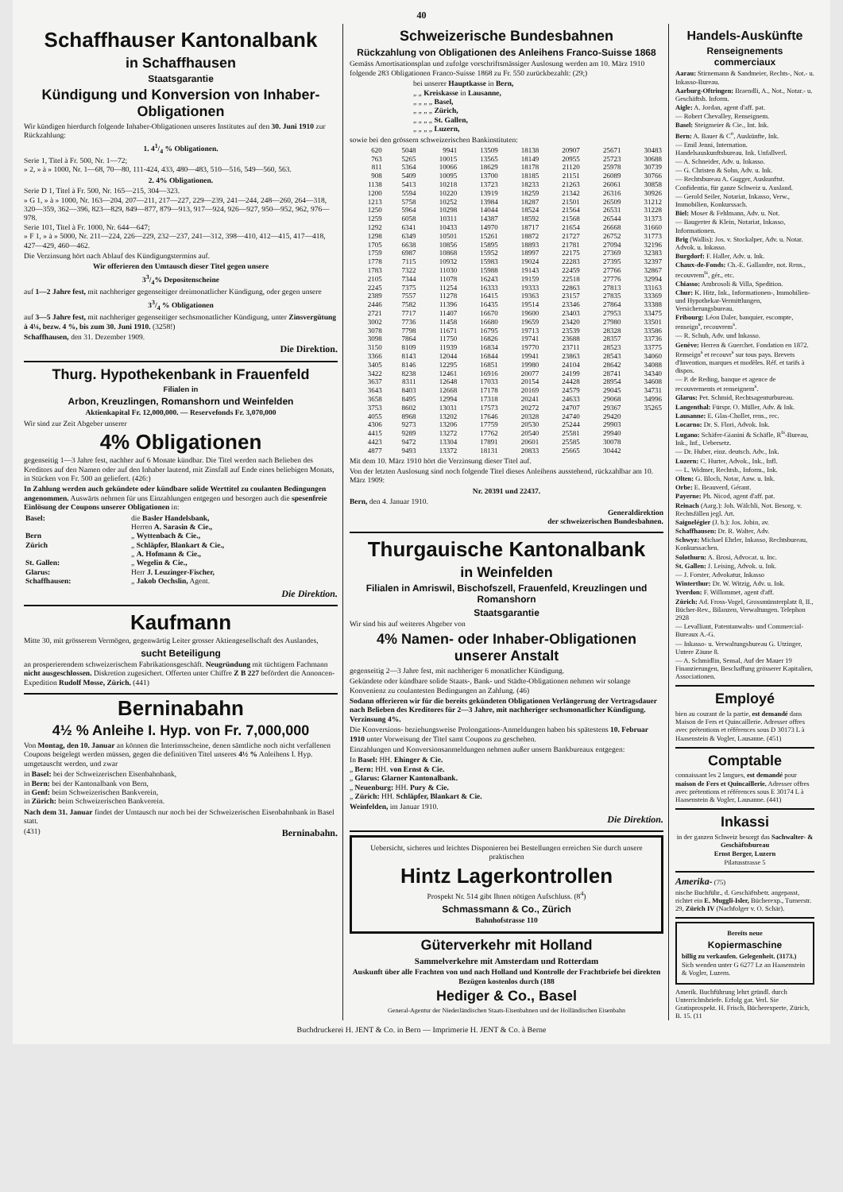40
Schaffhauser Kantonalbank
in Schaffhausen
Staatsgarantie
Kündigung und Konversion von Inhaber-Obligationen
Wir kündigen hierdurch folgende Inhaber-Obligationen unseres Institutes auf den 30. Juni 1910 zur Rückzahlung:
1. 41/4 % Obligationen.
Serie 1, Titel à Fr. 500, Nr. 1—72;
» 2, » à » 1000, Nr. 1—68, 70—80, 111-424, 433, 480—483, 510—516, 549—560, 563.
2. 4% Obligationen.
Serie D 1, Titel à Fr. 500, Nr. 165—215, 304—323.
» G 1, » à » 1000, Nr. 163—204, 207—211, 217—227, 229—239, 241—244, 248—260, 264—318, 320—359, 362—396, 823—829, 849—877, 879—913, 917—924, 926—927, 950—952, 962, 976—978.
Serie 101, Titel à Fr. 1000, Nr. 644—647;
» F 1, » à » 5000, Nr. 211—224, 226—229, 232—237, 241—312, 398—410, 412—415, 417—418, 427—429, 460—462.
Die Verzinsung hört nach Ablauf des Kündigungstermins auf.
Wir offerieren den Umtausch dieser Titel gegen unsere
33/4% Depositenscheine
auf 1—2 Jahre fest, mit nachheriger gegenseitiger dreimonatlicher Kündigung, oder gegen unsere
33/4 % Obligationen
auf 3—5 Jahre fest, mit nachheriger gegenseitiger sechsmonatlicher Kündigung, unter Zinsvergütung à 4¼, bezw. 4 %, bis zum 30. Juni 1910. (3258!)
Schaffhausen, den 31. Dezember 1909.
Die Direktion.
Thurg. Hypothekenbank in Frauenfeld
Filialen in
Arbon, Kreuzlingen, Romanshorn und Weinfelden
Aktienkapital Fr. 12,000,000. — Reservefonds Fr. 3,070,000
Wir sind zur Zeit Abgeber unserer
4% Obligationen
gegenseitig 1—3 Jahre fest, nachher auf 6 Monate kündbar. Die Titel werden nach Belieben des Kreditors auf den Namen oder auf den Inhaber lautend, mit Zinsfall auf Ende eines beliebigen Monats, in Stücken von Fr. 500 an geliefert. (426:)
In Zahlung werden auch gekündete oder kündbare solide Werttitel zu coulanten Bedingungen angenommen. Auswärts nehmen für uns Einzahlungen entgegen und besorgen auch die spesenfreie Einlösung der Coupons unserer Obligationen in:
| Basel: | die Basler Handelsbank, |
| | Herren A. Sarasin & Cie., |
| Bern | „ Wyttenbach & Cie., |
| Zürich | „ Schläpfer, Blankart & Cie., |
| | „ A. Hofmann & Cie., |
| St. Gallen: | „ Wegelin & Cie., |
| Glarus: | Herr J. Leuzinger-Fischer, |
| Schaffhausen: | „ Jakob Oechslin, Agent. |
Die Direktion.
Kaufmann
Mitte 30, mit grösserem Vermögen, gegenwärtig Leiter grosser Aktiengesellschaft des Auslandes,
sucht Beteiligung
an prosperierendem schweizerischem Fabrikationsgeschäft. Neugründung mit tüchtigem Fachmann nicht ausgeschlossen. Diskretion zugesichert. Offerten unter Chiffre Z B 227 befördert die Annoncen-Expedition Rudolf Mosse, Zürich. (441)
Berninabahn
4½ % Anleihe I. Hyp. von Fr. 7,000,000
Von Montag, den 10. Januar an können die Interimsscheine, denen sämtliche noch nicht verfallenen Coupons beigelegt werden müssen, gegen die definitiven Titel unseres 4½ % Anleihens I. Hyp. umgetauscht werden, und zwar
in Basel: bei der Schweizerischen Eisenbahnbank,
in Bern: bei der Kantonalbank von Bern,
in Genf: beim Schweizerischen Bankverein,
in Zürich: beim Schweizerischen Bankverein.
Nach dem 31. Januar findet der Umtausch nur noch bei der Schweizerischen Eisenbahnbank in Basel statt.
(431) Berninabahn.
Schweizerische Bundesbahnen
Rückzahlung von Obligationen des Anleihens Franco-Suisse 1868
Gemäss Amortisationsplan und zufolge vorschriftsmässiger Auslosung werden am 10. März 1910 folgende 283 Obligationen Franco-Suisse 1868 zu Fr. 550 zurückbezahlt: (29;)
bei unserer Hauptkasse in Bern,
„ „ Kreiskasse in Lausanne,
„ „ „ „ Basel,
„ „ „ „ Zürich,
„ „ „ „ St. Gallen,
„ „ „ „ Luzern,
sowie bei den grössern schweizerischen Bankinstituten:
| 620 | 5048 | 9941 | 13509 | 18138 | 20907 | 25671 | 30483 |
| 763 | 5265 | 10015 | 13565 | 18149 | 20955 | 25723 | 30688 |
| 811 | 5364 | 10066 | 18629 | 18178 | 21120 | 25978 | 30739 |
| 908 | 5409 | 10095 | 13700 | 18185 | 21151 | 26089 | 30766 |
| 1138 | 5413 | 10218 | 13723 | 18233 | 21263 | 26061 | 30858 |
| 1200 | 5594 | 10220 | 13919 | 18259 | 21342 | 26316 | 30926 |
| 1213 | 5758 | 10252 | 13984 | 18287 | 21501 | 26509 | 31212 |
| 1250 | 5964 | 10298 | 14044 | 18524 | 21564 | 26531 | 31228 |
| 1259 | 6058 | 10311 | 14387 | 18592 | 21568 | 26544 | 31373 |
| 1292 | 6341 | 10433 | 14970 | 18717 | 21654 | 26668 | 31660 |
| 1298 | 6349 | 10501 | 15261 | 18872 | 21727 | 26752 | 31773 |
| 1705 | 6638 | 10856 | 15895 | 18893 | 21781 | 27094 | 32196 |
| 1759 | 6987 | 10868 | 15952 | 18997 | 22175 | 27369 | 32383 |
| 1778 | 7115 | 10932 | 15983 | 19024 | 22283 | 27395 | 32397 |
| 1783 | 7322 | 11030 | 15988 | 19143 | 22459 | 27766 | 32867 |
| 2105 | 7344 | 11078 | 16243 | 19159 | 22518 | 27776 | 32994 |
| 2245 | 7375 | 11254 | 16333 | 19333 | 22863 | 27813 | 33163 |
| 2389 | 7557 | 11278 | 16415 | 19363 | 23157 | 27835 | 33369 |
| 2446 | 7582 | 11396 | 16435 | 19514 | 23346 | 27864 | 33388 |
| 2721 | 7717 | 11407 | 16670 | 19600 | 23403 | 27953 | 33475 |
| 3002 | 7736 | 11458 | 16680 | 19659 | 23420 | 27980 | 33501 |
| 3078 | 7798 | 11671 | 16795 | 19713 | 23539 | 28328 | 33586 |
| 3098 | 7864 | 11750 | 16826 | 19741 | 23688 | 28357 | 33736 |
| 3150 | 8109 | 11939 | 16834 | 19770 | 23711 | 28523 | 33775 |
| 3366 | 8143 | 12044 | 16844 | 19941 | 23863 | 28543 | 34060 |
| 3405 | 8146 | 12295 | 16851 | 19980 | 24104 | 28642 | 34088 |
| 3422 | 8238 | 12461 | 16916 | 20077 | 24199 | 28741 | 34340 |
| 3637 | 8311 | 12648 | 17033 | 20154 | 24428 | 28954 | 34608 |
| 3643 | 8403 | 12668 | 17178 | 20169 | 24579 | 29045 | 34731 |
| 3658 | 8495 | 12994 | 17318 | 20241 | 24633 | 29068 | 34996 |
| 3753 | 8602 | 13031 | 17573 | 20272 | 24707 | 29367 | 35265 |
| 4055 | 8968 | 13202 | 17646 | 20328 | 24740 | 29420 | |
| 4306 | 9273 | 13206 | 17759 | 20530 | 25244 | 29903 | |
| 4415 | 9289 | 13272 | 17762 | 20540 | 25581 | 29940 | |
| 4423 | 9472 | 13304 | 17891 | 20601 | 25585 | 30078 | |
| 4877 | 9493 | 13372 | 18131 | 20833 | 25665 | 30442 | |
Mit dem 10. März 1910 hört die Verzinsung dieser Titel auf.
Von der letzten Auslosung sind noch folgende Titel dieses Anleihens ausstehend, rückzahlbar am 10. März 1909:
Nr. 20391 und 22437.
Bern, den 4. Januar 1910.
Generaldirektion
der schweizerischen Bundesbahnen.
Thurgauische Kantonalbank
in Weinfelden
Filialen in Amriswil, Bischofszell, Frauenfeld, Kreuzlingen und Romanshorn
Staatsgarantie
Wir sind bis auf weiteres Abgeber von
4% Namen- oder Inhaber-Obligationen unserer Anstalt
gegenseitig 2—3 Jahre fest, mit nachheriger 6 monatlicher Kündigung.
Gekündete oder kündbare solide Staats-, Bank- und Städte-Obligationen nehmen wir solange Konvenienz zu coulantesten Bedingungen an Zahlung. (46)
Sodann offerieren wir für die bereits gekündeten Obligationen Verlängerung der Vertragsdauer nach Belieben des Kreditores für 2—3 Jahre, mit nachheriger sechsmonatlicher Kündigung. Verzinsung 4%.
Die Konversions- beziehungsweise Prolongations-Anmeldungen haben bis spätestens 10. Februar 1910 unter Vorweisung der Titel samt Coupons zu geschehen.
Einzahlungen und Konversionsanmeldungen nehmen außer unsern Bankbureaux entgegen:
In Basel: HH. Ehinger & Cie.
„ Bern: HH. von Ernst & Cie.
„ Glarus: Glarner Kantonalbank.
„ Neuenburg: HH. Pury & Cie.
„ Zürich: HH. Schläpfer, Blankart & Cie.
Weinfelden, im Januar 1910.
Die Direktion.
Uebersicht, sicheres und leichtes Disponieren bei Bestellungen erreichen Sie durch unsere praktischen
Hintz Lagerkontrollen
Prospekt Nr. 514 gibt Ihnen nötigen Aufschluss. (8<sup>4</sup>)
Schmassmann & Co., Zürich
Bahnhofstrasse 110
Güterverkehr mit Holland
Sammelverkehre mit Amsterdam und Rotterdam
Auskunft über alle Frachten von und nach Holland und Kontrolle der Frachtbriefe bei direkten Bezügen kostenlos durch (188
Hediger & Co., Basel
General-Agentur der Niederländischen Staats-Eisenbahnen und der Holländischen Eisenbahn
Handels-Auskünfte
Renseignements commerciaux
Aarau: Stirnemann & Sandmeier, Rechts-, Not.- u. Inkasso-Bureau.
Aarburg-Oftringen: Braendli, A., Not., Notar.- u. Geschäftsb. Inform.
Aigle: A. Jordan, agent d'aff. pat.
— Robert Chevalley, Renseignem.
Basel: Steigmeier & Cie., Int. Ink.
Bern: A. Bauer & C<sup>o</sup>, Auskünfte, Ink.
— Emil Jenni, Internation. Handelsauskunftsbureau. Ink. Unfallverl.
— A. Schneider, Adv. u. Inkasso.
— G. Christen & Sohn, Adv. u. Ink.
— Rechtsbureau A. Gugger, Auskunftst. Confidentia, für ganze Schweiz u. Ausland.
— Gerold Seiler, Notariat, Inkasso, Verw., Immobilien, Konkurssach.
Biel: Moser & Fehlmann, Adv. u. Not.
— Baugerter & Klein, Notariat, Inkasso, Informationen.
Brig (Wallis): Jos. v. Stockalper, Adv. u. Notar. Advok. u. Inkasso.
Burgdorf: F. Haller, Adv. u. Ink.
Chaux-de-Fonds: Ch.-E. Gallandre, not. Rens., recouvrem<sup>ts</sup>, gér., etc.
Chiasso: Ambrosoli & Villa, Spedition.
Chur: K. Hitz, Ink., Informationen-, Immobilien- und Hypothekar-Vermittlungen, Versicherungsbureau.
Fribourg: Léon Daler, banquier, escompte, renseign<sup>s</sup>, recouvrem<sup>s</sup>.
— R. Schuh, Adv. und Inkasso.
Genève: Herren & Guerchet. Fondation en 1872. Renseign<sup>s</sup> et recouvr<sup>s</sup> sur tous pays. Brevets d'Invention, marques et modèles. Réf. et tarifs à dispos.
— P. de Reding, banque et agence de recouvrements et renseignem<sup>s</sup>.
Glarus: Pet. Schmid, Rechtsagenturbureau.
Langenthal: Fürspr. O. Müller, Adv. & Ink.
Lausanne: E. Glas-Chollet, rens., rec.
Locarno: Dr. S. Flori, Advok. Ink.
Lugano: Schäfer-Gianini & Schäfle, R<sup>ts</sup>-Bureau, Ink., Inf., Uebersetz.
— Dr. Huber, einz. deutsch. Adv., Ink.
Luzern: C. Hurter, Advok., Ink., Infl.
— L. Widmer, Rechtsb., Inform., Ink.
Olten: G. Bloch, Notar, Anw. u. Ink.
Orbe: E. Beauverd, Gérant.
Payerne: Ph. Nicod, agent d'aff. pat.
Reinach (Aarg.): Joh. Wälchli, Not. Besorg. v. Rechtsfällen jegl. Art.
Saignelégier (J. b.): Jos. Jobin, av.
Schaffhausen: Dr. R. Walter, Adv.
Schwyz: Michael Ehrler, Inkasso, Rechtsbureau, Konkurssachen.
Solothurn: A. Brosi, Advocat. u. Inc.
St. Gallen: J. Leising, Advok. u. Ink.
— J. Forster, Advokatur, Inkasso
Winterthur: Dr. W. Witzig, Adv. u. Ink.
Yverdon: F. Willommet, agent d'aff.
Zürich: Ad. Fross-Vogel, Grossmünsterplatz 8, II., Bücher-Rev., Bilanzen, Verwaltungen. Telephon 2928
— Levalliant, Patentanwalts- und Commercial-Bureaux A.-G.
— Inkasso- u. Verwaltungsbureau G. Utzinger, Untere Zäune 8.
— A. Schmidlin, Sensal, Auf der Mauer 19 Finanzierungen, Beschaffung grösserer Kapitalien, Associationen.
Employé
bien au courant de la partie, est demandé dans Maison de Fers et Quincaillerie. Adresser offres avec prétentions et références sous D 30173 L à Haasenstein & Vogler, Lausanne. (451)
Comptable
connaissant les 2 langues, est demandé pour maison de Fers et Quincaillerie. Adresser offres avec prétentions et références sous E 30174 L à Haasenstein & Vogler, Lausanne. (441)
Inkassi
in der ganzen Schweiz besorgt das Sachwalter- & Geschäftsbureau
Ernst Berger, Luzern
Pilatusstrasse 5
Amerika- (75)
nische Buchführ., d. Geschäftsbetr. angepasst, richtet ein E. Muggli-Isler, Bücherexp., Turnerstr. 29, Zürich IV (Nachfolger v. O. Schär).
Bereits neue
Kopiermaschine
billig zu verkaufen. Gelegenheit. (3173.)
Sich wenden unter G 6277 Lz an Haasenstein & Vogler, Luzern.
Amerik. Buchführung lehrt gründl. durch Unterrichtsbriefe. Erfolg gar. Verl. Sie Gratisprospekt. H. Frisch, Bücherexperte, Zürich, B. 15. (11
Buchdruckerei H. JENT & Co. in Bern — Imprimerie H. JENT & Co. à Berne